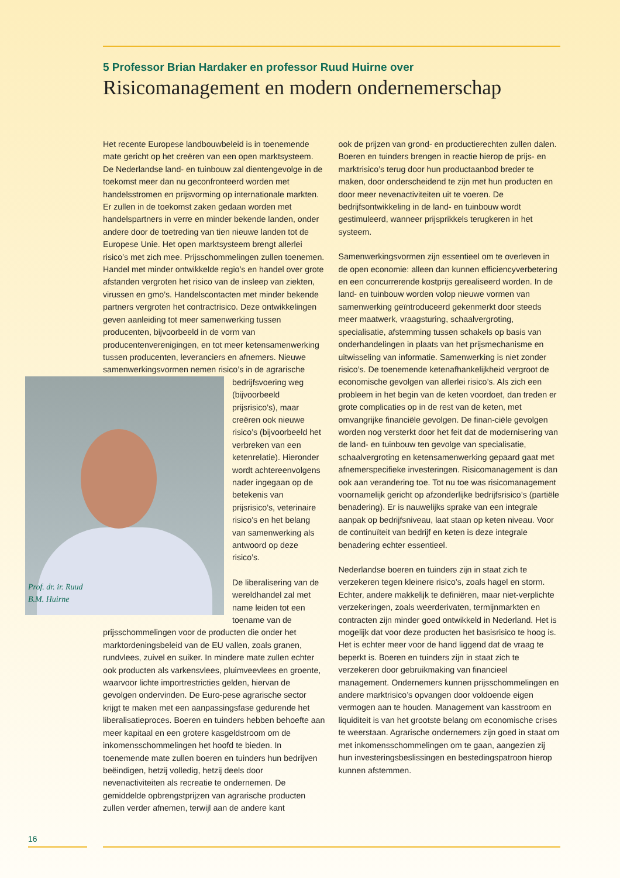5 Professor Brian Hardaker en professor Ruud Huirne over
Risicomanagement en modern ondernemerschap
Het recente Europese landbouwbeleid is in toenemende mate gericht op het creëren van een open marktsysteem. De Nederlandse land- en tuinbouw zal dientengevolge in de toekomst meer dan nu geconfronteerd worden met handelsstromen en prijsvorming op internationale markten. Er zullen in de toekomst zaken gedaan worden met handelspartners in verre en minder bekende landen, onder andere door de toetreding van tien nieuwe landen tot de Europese Unie. Het open marktsysteem brengt allerlei risico’s met zich mee. Prijsschommelingen zullen toenemen. Handel met minder ontwikkelde regio’s en handel over grote afstanden vergroten het risico van de insleep van ziekten, virussen en gmo’s. Handelscontacten met minder bekende partners vergroten het contractrisico. Deze ontwikkelingen geven aanleiding tot meer samenwerking tussen producenten, bijvoorbeeld in de vorm van producentenverenigingen, en tot meer ketensamenwerking tussen producenten, leveranciers en afnemers. Nieuwe samenwerkingsvormen nemen risico’s in de agrarische bedrijfsvoering weg (bijvoorbeeld prijsrisico’s), maar creëren ook nieuwe risico’s (bijvoorbeeld het verbreken van een ketenrelatie). Hieronder wordt achtereenvolgens nader ingegaan op de betekenis van prijsrisico’s, veterinaire risico’s en het belang van samenwerking als antwoord op deze risico’s.
De liberalisering van de wereldhandel zal met name leiden tot een toename van de prijsschommelingen voor de producten die onder het marktordeningsbeleid van de EU vallen, zoals granen, rundvlees, zuivel en suiker. In mindere mate zullen echter ook producten als varkensvlees, pluimveevlees en groente, waarvoor lichte importrestricties gelden, hiervan de gevolgen ondervinden. De Euro-pese agrarische sector krijgt te maken met een aanpassingsfase gedurende het liberalisatieproces. Boeren en tuinders hebben behoefte aan meer kapitaal en een grotere kasgeldstroom om de inkomensschommelingen het hoofd te bieden. In toenemende mate zullen boeren en tuinders hun bedrijven beëindigen, hetzij volledig, hetzij deels door nevenactiviteiten als recreatie te ondernemen. De gemiddelde opbrengstprijzen van agrarische producten zullen verder afnemen, terwijl aan de andere kant
ook de prijzen van grond- en productierechten zullen dalen. Boeren en tuinders brengen in reactie hierop de prijs- en marktrisico’s terug door hun productaanbod breder te maken, door onderscheidend te zijn met hun producten en door meer nevenactiviteiten uit te voeren. De bedrijfsontwikkeling in de land- en tuinbouw wordt gestimuleerd, wanneer prijsprikkels terugkeren in het systeem.
Samenwerkingsvormen zijn essentieel om te overleven in de open economie: alleen dan kunnen efficiencyverbetering en een concurrerende kostprijs gerealiseerd worden. In de land- en tuinbouw worden volop nieuwe vormen van samenwerking geïntroduceerd gekenmerkt door steeds meer maatwerk, vraagsturing, schaalvergroting, specialisatie, afstemming tussen schakels op basis van onderhandelingen in plaats van het prijsmechanisme en uitwisseling van informatie. Samenwerking is niet zonder risico’s. De toenemende ketenafhankelijkheid vergroot de economische gevolgen van allerlei risico’s. Als zich een probleem in het begin van de keten voordoet, dan treden er grote complicaties op in de rest van de keten, met omvangrijke financiële gevolgen. De finan-ciële gevolgen worden nog versterkt door het feit dat de modernisering van de land- en tuinbouw ten gevolge van specialisatie, schaalvergroting en ketensamenwerking gepaard gaat met afnemerspecifieke investeringen. Risicomanagement is dan ook aan verandering toe. Tot nu toe was risicomanagement voornamelijk gericht op afzonderlijke bedrijfsrisico’s (partiële benadering). Er is nauwelijks sprake van een integrale aanpak op bedrijfsniveau, laat staan op keten niveau. Voor de continuïteit van bedrijf en keten is deze integrale benadering echter essentieel.
Nederlandse boeren en tuinders zijn in staat zich te verzekeren tegen kleinere risico’s, zoals hagel en storm. Echter, andere makkelijk te definiëren, maar niet-verplichte verzekeringen, zoals weerderivaten, termijnmarkten en contracten zijn minder goed ontwikkeld in Nederland. Het is mogelijk dat voor deze producten het basisrisico te hoog is. Het is echter meer voor de hand liggend dat de vraag te beperkt is. Boeren en tuinders zijn in staat zich te verzekeren door gebruikmaking van financieel management. Ondernemers kunnen prijsschommelingen en andere marktrisico’s opvangen door voldoende eigen vermogen aan te houden. Management van kasstroom en liquiditeit is van het grootste belang om economische crises te weerstaan. Agrarische ondernemers zijn goed in staat om met inkomensschommelingen om te gaan, aangezien zij hun investeringsbeslissingen en bestedingspatroon hierop kunnen afstemmen.
Prof. dr. ir. Ruud B.M. Huirne
16